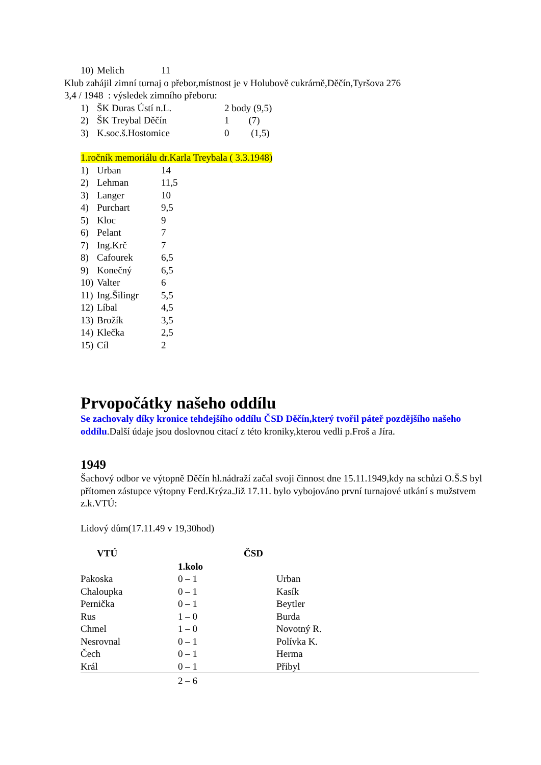| 10) | Melich | 11 |
Klub zahájil zimní turnaj o přebor,místnost je v Holubově cukrárně,Děčín,Tyršova 276
3,4 / 1948 : výsledek zimního přeboru:
| 1) | ŠK Duras Ústí n.L. | 2 body (9,5) |
| 2) | ŠK Treybal Děčín | 1 (7) |
| 3) | K.soc.š.Hostomice | 0 (1,5) |
1.ročník memoriálu dr.Karla Treybala ( 3.3.1948)
| 1) | Urban | 14 |
| 2) | Lehman | 11,5 |
| 3) | Langer | 10 |
| 4) | Purchart | 9,5 |
| 5) | Kloc | 9 |
| 6) | Pelant | 7 |
| 7) | Ing.Krč | 7 |
| 8) | Cafourek | 6,5 |
| 9) | Konečný | 6,5 |
| 10) | Valter | 6 |
| 11) | Ing.Šilingr | 5,5 |
| 12) | Líbal | 4,5 |
| 13) | Brožík | 3,5 |
| 14) | Klečka | 2,5 |
| 15) | Cíl | 2 |
Prvopočátky našeho oddílu
Se zachovaly díky kronice tehdejšího oddílu ČSD Děčín,který tvořil páteř pozdějšího našeho oddílu.Další údaje jsou doslovnou citací z této kroniky,kterou vedli p.Froš a Jíra.
1949
Šachový odbor ve výtopně Děčín hl.nádraží začal svoji činnost dne 15.11.1949,kdy na schůzi O.Š.S byl přítomen zástupce výtopny Ferd.Krýza.Již 17.11. bylo vybojováno první turnajové utkání s mužstvem z.k.VTÚ:
Lidový dům(17.11.49 v 19,30hod)
| VTÚ | | ČSD | |
| --- | --- | --- | --- |
| | 1.kolo | | |
| Pakoska | 0 – 1 | | Urban |
| Chaloupka | 0 – 1 | | Kasík |
| Pernička | 0 – 1 | | Beytler |
| Rus | 1 – 0 | | Burda |
| Chmel | 1 – 0 | | Novotný R. |
| Nesrovnal | 0 – 1 | | Polívka K. |
| Čech | 0 – 1 | | Herma |
| Král | 0 – 1 | | Přibyl |
| | 2 – 6 | | |